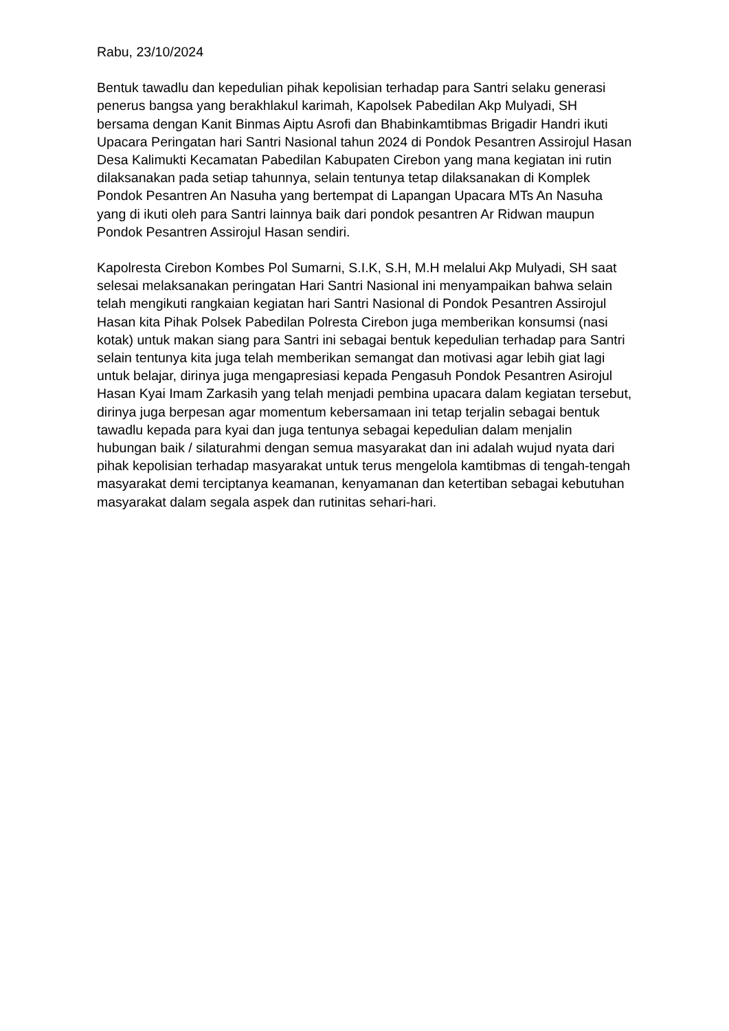Rabu, 23/10/2024
Bentuk tawadlu dan kepedulian pihak kepolisian terhadap para Santri selaku generasi penerus bangsa yang berakhlakul karimah, Kapolsek Pabedilan Akp Mulyadi, SH bersama dengan Kanit Binmas Aiptu Asrofi dan Bhabinkamtibmas Brigadir Handri ikuti Upacara Peringatan hari Santri Nasional tahun 2024 di Pondok Pesantren Assirojul Hasan Desa Kalimukti Kecamatan Pabedilan Kabupaten Cirebon yang mana kegiatan ini rutin dilaksanakan pada setiap tahunnya, selain tentunya tetap dilaksanakan di Komplek Pondok Pesantren An Nasuha yang bertempat di Lapangan Upacara MTs An Nasuha yang di ikuti oleh para Santri lainnya baik dari pondok pesantren Ar Ridwan maupun Pondok Pesantren Assirojul Hasan sendiri.
Kapolresta Cirebon Kombes Pol Sumarni, S.I.K, S.H, M.H melalui Akp Mulyadi, SH saat selesai melaksanakan peringatan Hari Santri Nasional ini menyampaikan bahwa selain telah mengikuti rangkaian kegiatan hari Santri Nasional di Pondok Pesantren Assirojul Hasan kita Pihak Polsek Pabedilan Polresta Cirebon juga memberikan konsumsi (nasi kotak) untuk makan siang para Santri ini sebagai bentuk kepedulian terhadap para Santri selain tentunya kita juga telah memberikan semangat dan motivasi agar lebih giat lagi untuk belajar, dirinya juga mengapresiasi kepada Pengasuh Pondok Pesantren Asirojul Hasan Kyai Imam Zarkasih yang telah menjadi pembina upacara dalam kegiatan tersebut, dirinya juga berpesan agar momentum kebersamaan ini tetap terjalin sebagai bentuk tawadlu kepada para kyai dan juga tentunya sebagai kepedulian dalam menjalin hubungan baik / silaturahmi dengan semua masyarakat dan ini adalah wujud nyata dari pihak kepolisian terhadap masyarakat untuk terus mengelola kamtibmas di tengah-tengah masyarakat demi terciptanya keamanan, kenyamanan dan ketertiban sebagai kebutuhan masyarakat dalam segala aspek dan rutinitas sehari-hari.